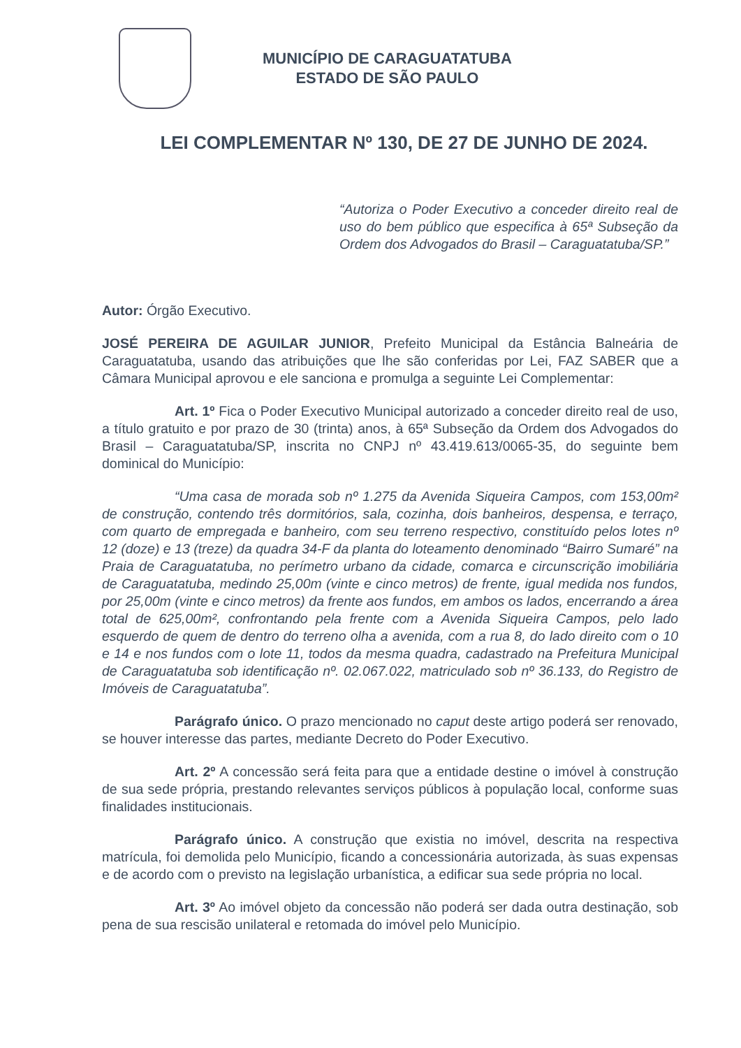MUNICÍPIO DE CARAGUATATUBA
ESTADO DE SÃO PAULO
LEI COMPLEMENTAR Nº 130, DE 27 DE JUNHO DE 2024.
“Autoriza o Poder Executivo a conceder direito real de uso do bem público que especifica à 65ª Subseção da Ordem dos Advogados do Brasil – Caraguatatuba/SP.”
Autor: Órgão Executivo.
JOSÉ PEREIRA DE AGUILAR JUNIOR, Prefeito Municipal da Estância Balneária de Caraguatatuba, usando das atribuições que lhe são conferidas por Lei, FAZ SABER que a Câmara Municipal aprovou e ele sanciona e promulga a seguinte Lei Complementar:
Art. 1º Fica o Poder Executivo Municipal autorizado a conceder direito real de uso, a título gratuito e por prazo de 30 (trinta) anos, à 65ª Subseção da Ordem dos Advogados do Brasil – Caraguatatuba/SP, inscrita no CNPJ nº 43.419.613/0065-35, do seguinte bem dominical do Município:
“Uma casa de morada sob nº 1.275 da Avenida Siqueira Campos, com 153,00m² de construção, contendo três dormitórios, sala, cozinha, dois banheiros, despensa, e terraço, com quarto de empregada e banheiro, com seu terreno respectivo, constituído pelos lotes nº 12 (doze) e 13 (treze) da quadra 34-F da planta do loteamento denominado “Bairro Sumaré” na Praia de Caraguatatuba, no perímetro urbano da cidade, comarca e circunscrição imobiliária de Caraguatatuba, medindo 25,00m (vinte e cinco metros) de frente, igual medida nos fundos, por 25,00m (vinte e cinco metros) da frente aos fundos, em ambos os lados, encerrando a área total de 625,00m², confrontando pela frente com a Avenida Siqueira Campos, pelo lado esquerdo de quem de dentro do terreno olha a avenida, com a rua 8, do lado direito com o 10 e 14 e nos fundos com o lote 11, todos da mesma quadra, cadastrado na Prefeitura Municipal de Caraguatatuba sob identificação nº. 02.067.022, matriculado sob nº 36.133, do Registro de Imóveis de Caraguatatuba”.
Parágrafo único. O prazo mencionado no caput deste artigo poderá ser renovado, se houver interesse das partes, mediante Decreto do Poder Executivo.
Art. 2º A concessão será feita para que a entidade destine o imóvel à construção de sua sede própria, prestando relevantes serviços públicos à população local, conforme suas finalidades institucionais.
Parágrafo único. A construção que existia no imóvel, descrita na respectiva matrícula, foi demolida pelo Município, ficando a concessionária autorizada, às suas expensas e de acordo com o previsto na legislação urbanística, a edificar sua sede própria no local.
Art. 3º Ao imóvel objeto da concessão não poderá ser dada outra destinação, sob pena de sua rescisão unilateral e retomada do imóvel pelo Município.